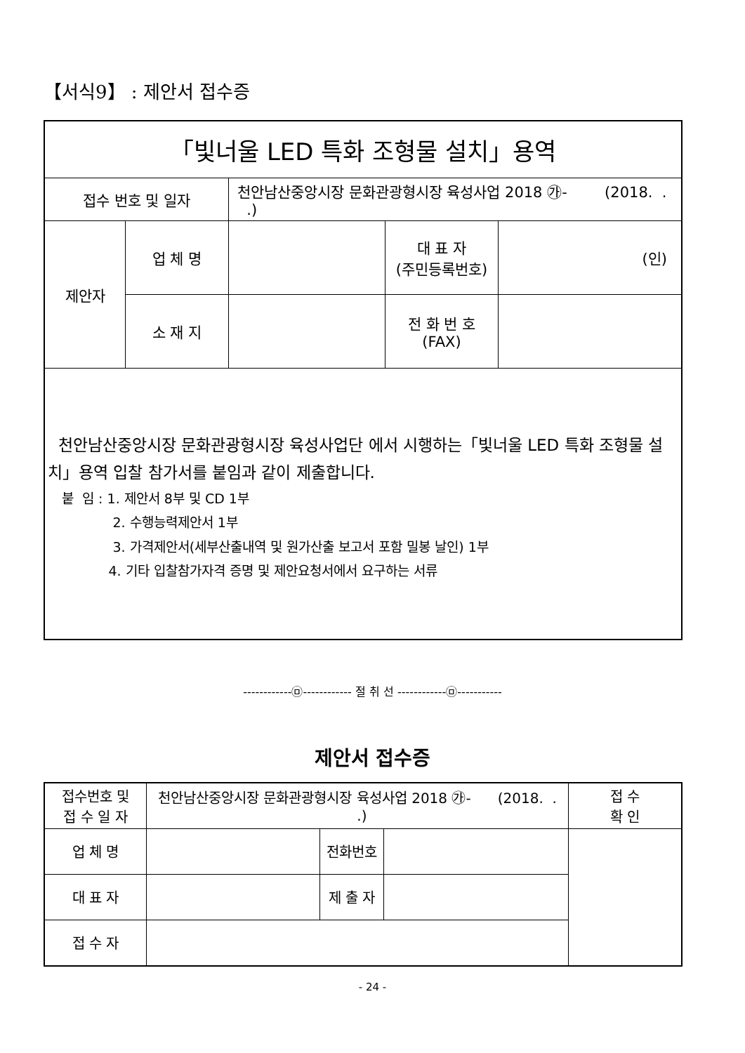【서식9】 : 제안서 접수증
| 「빛너울 LED 특화 조형물 설치」용역 | | | | |
| 접수 번호 및 일자 | | 천안남산중앙시장 문화관광형시장 육성사업 2018 ㉮- (2018. . .) | | |
| 제안자 | 업 체 명 | | 대 표 자 (주민등록번호) | (인) |
| | 소 재 지 | | 전 화 번 호 (FAX) | |
| 천안남산중앙시장 문화관광형시장 육성사업단 에서 시행하는「빛너울 LED 특화 조형물 설치」용역 입찰 참가서를 붙임과 같이 제출합니다. 붙 임 : 1. 제안서 8부 및 CD 1부 2. 수행능력제안서 1부 3. 가격제안서(세부산출내역 및 원가산출 보고서 포함 밀봉 날인) 1부 4. 기타 입찰참가자격 증명 및 제안요청서에서 요구하는 서류 | | | | |
------------㉤------------ 절 취 선 ------------㉤-----------
제안서 접수증
| 접수번호 및 접 수 일 자 | 천안남산중앙시장 문화관광형시장 육성사업 2018 ㉮- (2018. . .) | | | 접 수 확 인 |
| 업 체 명 | | 전화번호 | | |
| 대 표 자 | | 제 출 자 | | |
| 접 수 자 | | | | |
- 24 -